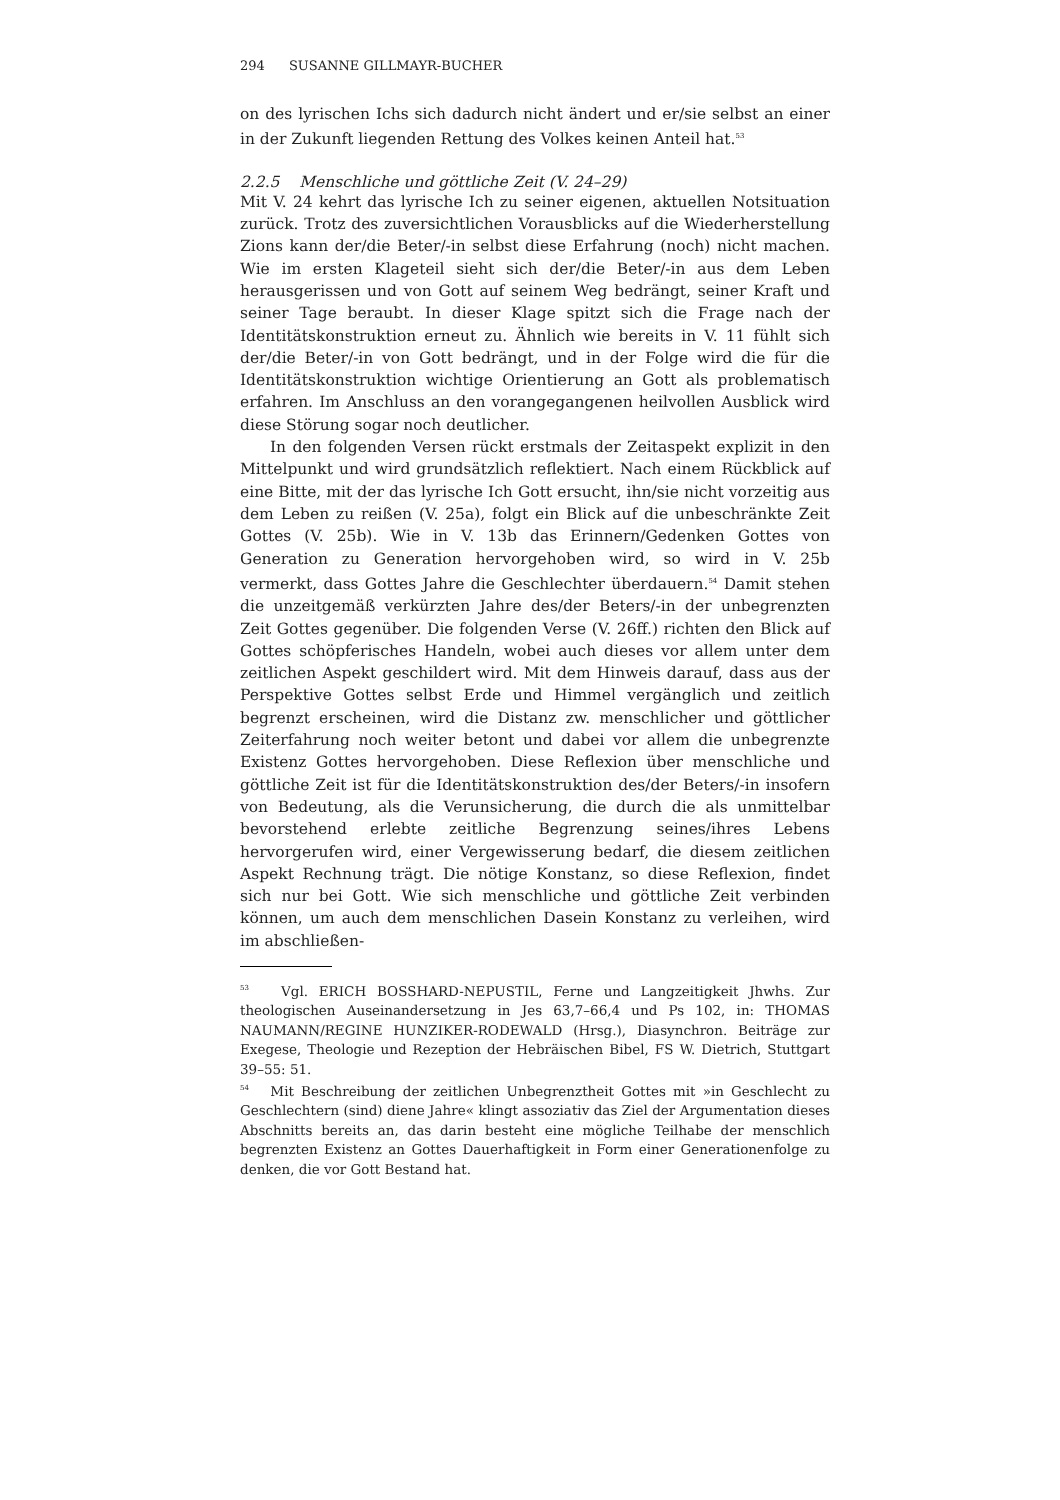294 SUSANNE GILLMAYR-BUCHER
on des lyrischen Ichs sich dadurch nicht ändert und er/sie selbst an einer in der Zukunft liegenden Rettung des Volkes keinen Anteil hat.<sup>53</sup>
2.2.5 Menschliche und göttliche Zeit (V. 24–29)
Mit V. 24 kehrt das lyrische Ich zu seiner eigenen, aktuellen Notsituation zurück. Trotz des zuversichtlichen Vorausblicks auf die Wiederherstellung Zions kann der/die Beter/-in selbst diese Erfahrung (noch) nicht machen. Wie im ersten Klageteil sieht sich der/die Beter/-in aus dem Leben herausgerissen und von Gott auf seinem Weg bedrängt, seiner Kraft und seiner Tage beraubt. In dieser Klage spitzt sich die Frage nach der Identitätskonstruktion erneut zu. Ähnlich wie bereits in V. 11 fühlt sich der/die Beter/-in von Gott bedrängt, und in der Folge wird die für die Identitätskonstruktion wichtige Orientierung an Gott als problematisch erfahren. Im Anschluss an den vorangegangenen heilvollen Ausblick wird diese Störung sogar noch deutlicher.
In den folgenden Versen rückt erstmals der Zeitaspekt explizit in den Mittelpunkt und wird grundsätzlich reflektiert. Nach einem Rückblick auf eine Bitte, mit der das lyrische Ich Gott ersucht, ihn/sie nicht vorzeitig aus dem Leben zu reißen (V. 25a), folgt ein Blick auf die unbeschränkte Zeit Gottes (V. 25b). Wie in V. 13b das Erinnern/Gedenken Gottes von Generation zu Generation hervorgehoben wird, so wird in V. 25b vermerkt, dass Gottes Jahre die Geschlechter überdauern.<sup>54</sup> Damit stehen die unzeitgemäß verkürzten Jahre des/der Beters/-in der unbegrenzten Zeit Gottes gegenüber. Die folgenden Verse (V. 26ff.) richten den Blick auf Gottes schöpferisches Handeln, wobei auch dieses vor allem unter dem zeitlichen Aspekt geschildert wird. Mit dem Hinweis darauf, dass aus der Perspektive Gottes selbst Erde und Himmel vergänglich und zeitlich begrenzt erscheinen, wird die Distanz zw. menschlicher und göttlicher Zeiterfahrung noch weiter betont und dabei vor allem die unbegrenzte Existenz Gottes hervorgehoben. Diese Reflexion über menschliche und göttliche Zeit ist für die Identitätskonstruktion des/der Beters/-in insofern von Bedeutung, als die Verunsicherung, die durch die als unmittelbar bevorstehend erlebte zeitliche Begrenzung seines/ihres Lebens hervorgerufen wird, einer Vergewisserung bedarf, die diesem zeitlichen Aspekt Rechnung trägt. Die nötige Konstanz, so diese Reflexion, findet sich nur bei Gott. Wie sich menschliche und göttliche Zeit verbinden können, um auch dem menschlichen Dasein Konstanz zu verleihen, wird im abschließen-
<sup>53</sup> Vgl. ERICH BOSSHARD-NEPUSTIL, Ferne und Langzeitigkeit Jhwhs. Zur theologischen Auseinandersetzung in Jes 63,7–66,4 und Ps 102, in: THOMAS NAUMANN/REGINE HUNZIKER-RODEWALD (Hrsg.), Diasynchron. Beiträge zur Exegese, Theologie und Rezeption der Hebräischen Bibel, FS W. Dietrich, Stuttgart 39–55: 51.
<sup>54</sup> Mit Beschreibung der zeitlichen Unbegrenztheit Gottes mit »in Geschlecht zu Geschlechtern (sind) diene Jahre« klingt assoziativ das Ziel der Argumentation dieses Abschnitts bereits an, das darin besteht eine mögliche Teilhabe der menschlich begrenzten Existenz an Gottes Dauerhaftigkeit in Form einer Generationenfolge zu denken, die vor Gott Bestand hat.